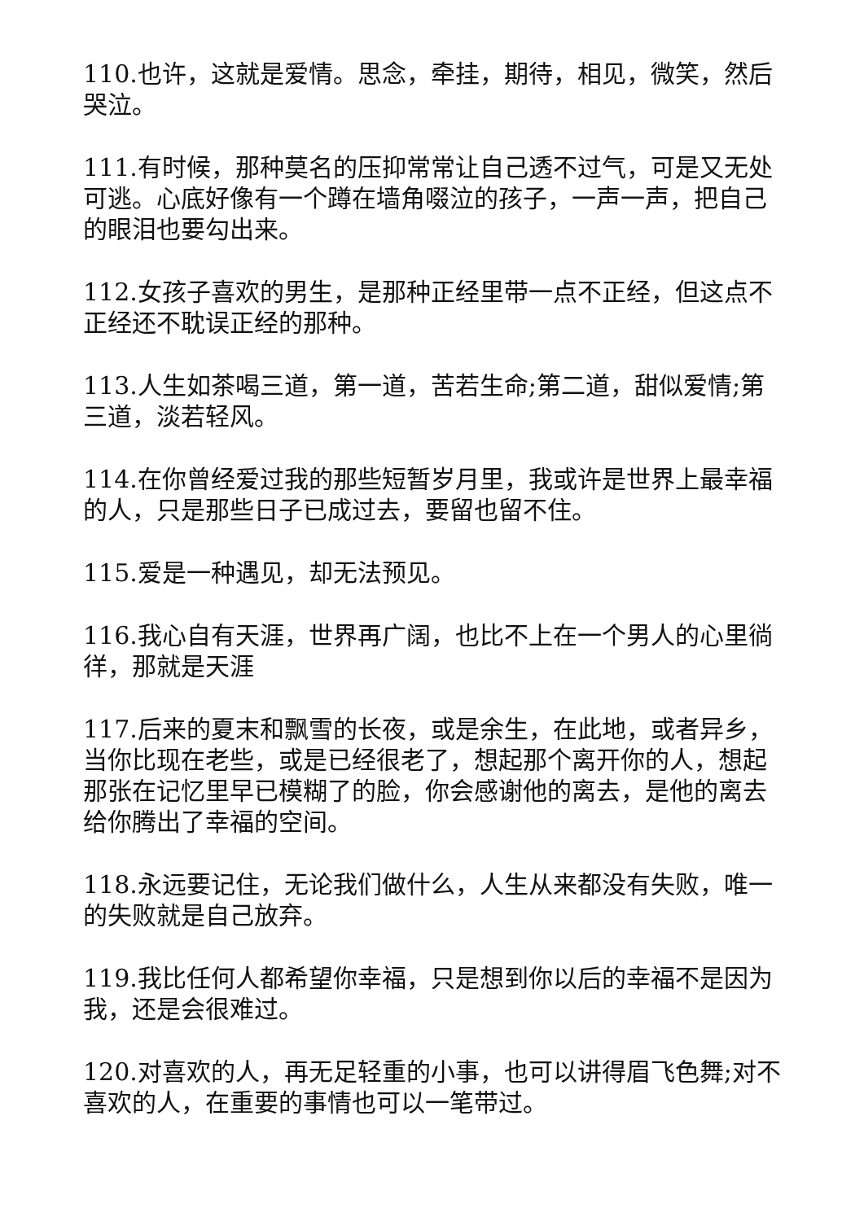110.也许，这就是爱情。思念，牵挂，期待，相见，微笑，然后哭泣。
111.有时候，那种莫名的压抑常常让自己透不过气，可是又无处可逃。心底好像有一个蹲在墙角啜泣的孩子，一声一声，把自己的眼泪也要勾出来。
112.女孩子喜欢的男生，是那种正经里带一点不正经，但这点不正经还不耽误正经的那种。
113.人生如茶喝三道，第一道，苦若生命;第二道，甜似爱情;第三道，淡若轻风。
114.在你曾经爱过我的那些短暂岁月里，我或许是世界上最幸福的人，只是那些日子已成过去，要留也留不住。
115.爱是一种遇见，却无法预见。
116.我心自有天涯，世界再广阔，也比不上在一个男人的心里徜徉，那就是天涯
117.后来的夏末和飘雪的长夜，或是余生，在此地，或者异乡，当你比现在老些，或是已经很老了，想起那个离开你的人，想起那张在记忆里早已模糊了的脸，你会感谢他的离去，是他的离去给你腾出了幸福的空间。
118.永远要记住，无论我们做什么，人生从来都没有失败，唯一的失败就是自己放弃。
119.我比任何人都希望你幸福，只是想到你以后的幸福不是因为我，还是会很难过。
120.对喜欢的人，再无足轻重的小事，也可以讲得眉飞色舞;对不喜欢的人，在重要的事情也可以一笔带过。